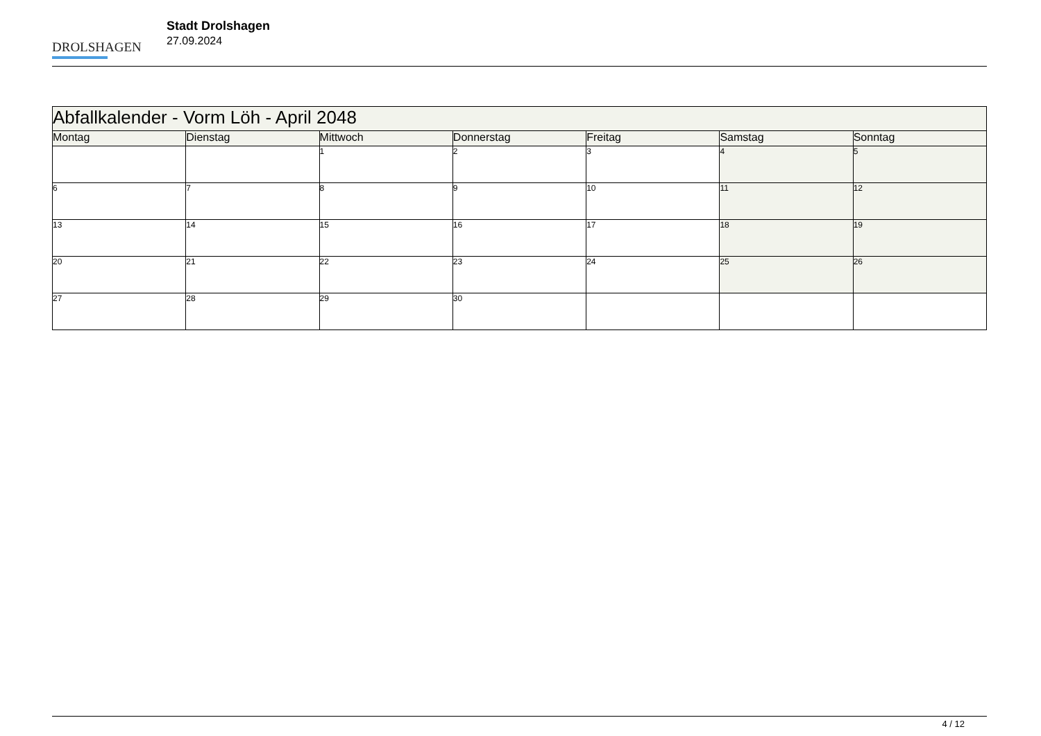DROLSHAGEN
Stadt Drolshagen
27.09.2024
| Abfallkalender - Vorm Löh - April 2048 | | | | | | |
| --- | --- | --- | --- | --- | --- | --- |
| Montag | Dienstag | Mittwoch | Donnerstag | Freitag | Samstag | Sonntag |
| | | 1 | 2 | 3 | 4 | 5 |
| 6 | 7 | 8 | 9 | 10 | 11 | 12 |
| 13 | 14 | 15 | 16 | 17 | 18 | 19 |
| 20 | 21 | 22 | 23 | 24 | 25 | 26 |
| 27 | 28 | 29 | 30 | | | |
4 / 12